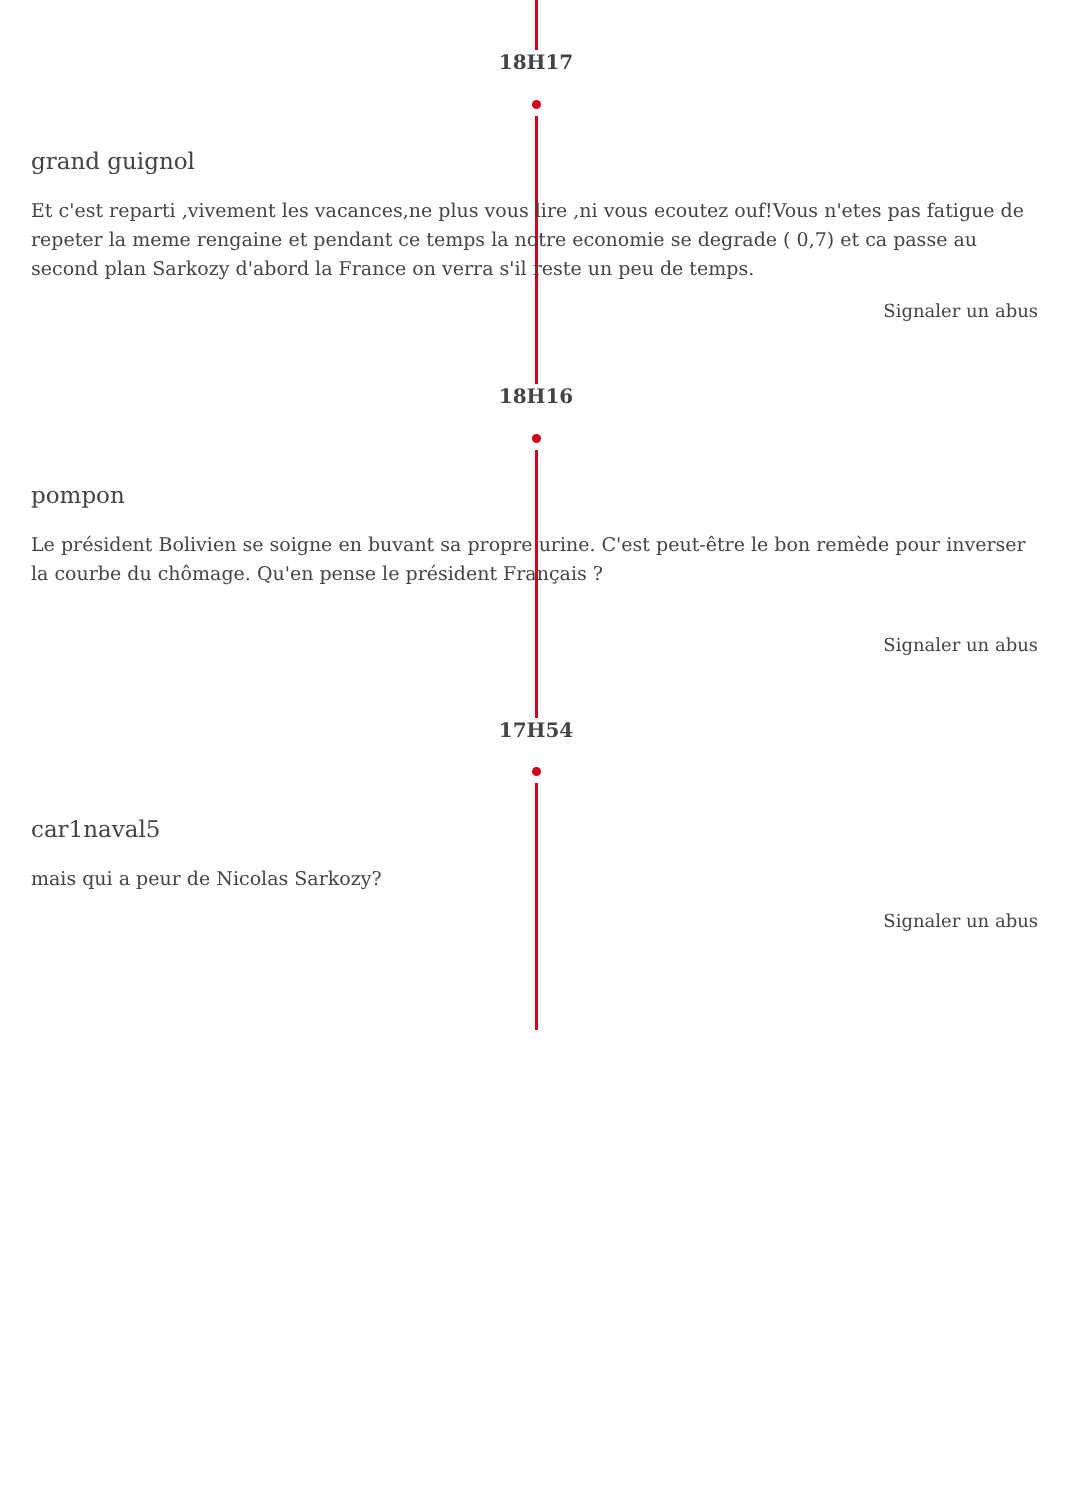18H17
grand guignol
Et c'est reparti ,vivement les vacances,ne plus vous lire ,ni vous ecoutez ouf!Vous n'etes pas fatigue de repeter la meme rengaine et pendant ce temps la notre economie se degrade ( 0,7) et ca passe au second plan Sarkozy d'abord la France on verra s'il reste un peu de temps.
Signaler un abus
18H16
pompon
Le président Bolivien se soigne en buvant sa propre urine. C'est peut-être le bon remède pour inverser la courbe du chômage. Qu'en pense le président Français ?
Signaler un abus
17H54
car1naval5
mais qui a peur de Nicolas Sarkozy?
Signaler un abus